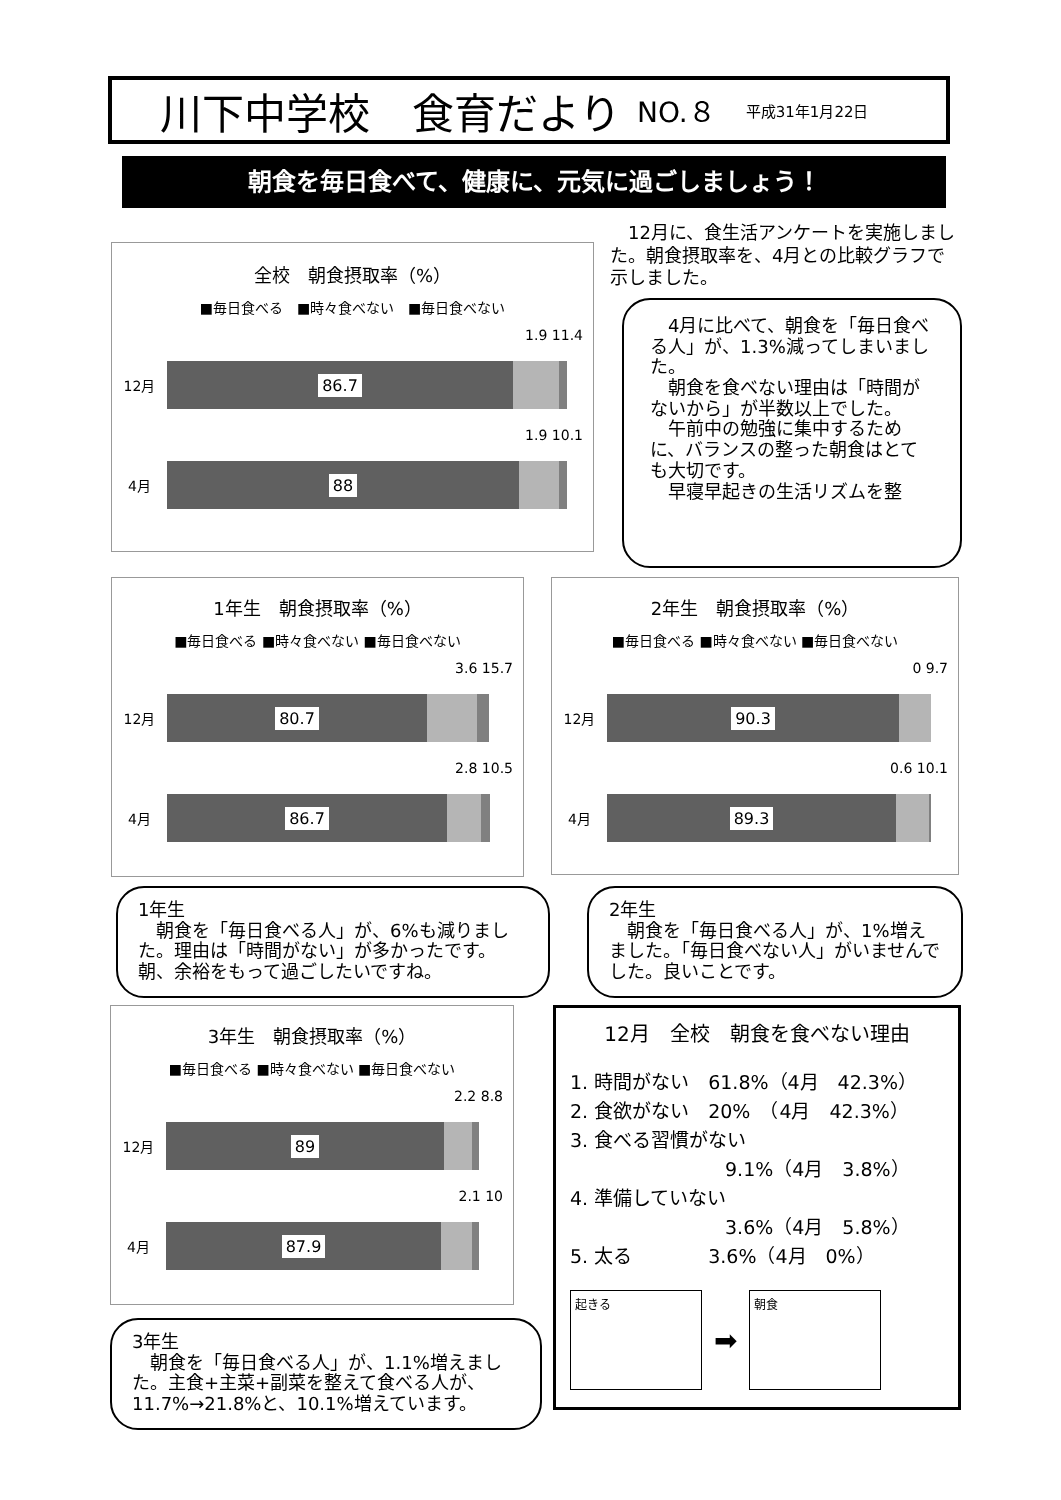川下中学校　食育だより NO.８ 平成31年1月22日
朝食を毎日食べて、健康に、元気に過ごしましょう！
全校　朝食摂取率（%）
■毎日食べる　■時々食べない　■毎日食べない
1.9 11.4
12月
86.7
1.9 10.1
4月
88
　12月に、食生活アンケートを実施しました。朝食摂取率を、4月との比較グラフで示しました。
　4月に比べて、朝食を「毎日食べる人」が、1.3%減ってしまいました。
　朝食を食べない理由は「時間がないから」が半数以上でした。
　午前中の勉強に集中するために、バランスの整った朝食はとても大切です。
　早寝早起きの生活リズムを整
1年生　朝食摂取率（%）
■毎日食べる ■時々食べない ■毎日食べない
3.6 15.7
12月
80.7
2.8 10.5
4月
86.7
2年生　朝食摂取率（%）
■毎日食べる ■時々食べない ■毎日食べない
0 9.7
12月
90.3
0.6 10.1
4月
89.3
1年生
　朝食を「毎日食べる人」が、6%も減りました。理由は「時間がない」が多かったです。朝、余裕をもって過ごしたいですね。
2年生
　朝食を「毎日食べる人」が、1%増えました。「毎日食べない人」がいませんでした。良いことです。
3年生　朝食摂取率（%）
■毎日食べる ■時々食べない ■毎日食べない
2.2 8.8
12月
89
2.1 10
4月
87.9
12月　全校　朝食を食べない理由
1. 時間がない　61.8%（4月　42.3%）
2. 食欲がない　20%　（4月　42.3%）
3. 食べる習慣がない
9.1%（4月　3.8%）
4. 準備していない
3.6%（4月　5.8%）
5. 太る　　　　3.6%（4月　0%）
起きる
➡
朝食
3年生
　朝食を「毎日食べる人」が、1.1%増えました。主食+主菜+副菜を整えて食べる人が、11.7%→21.8%と、10.1%増えています。